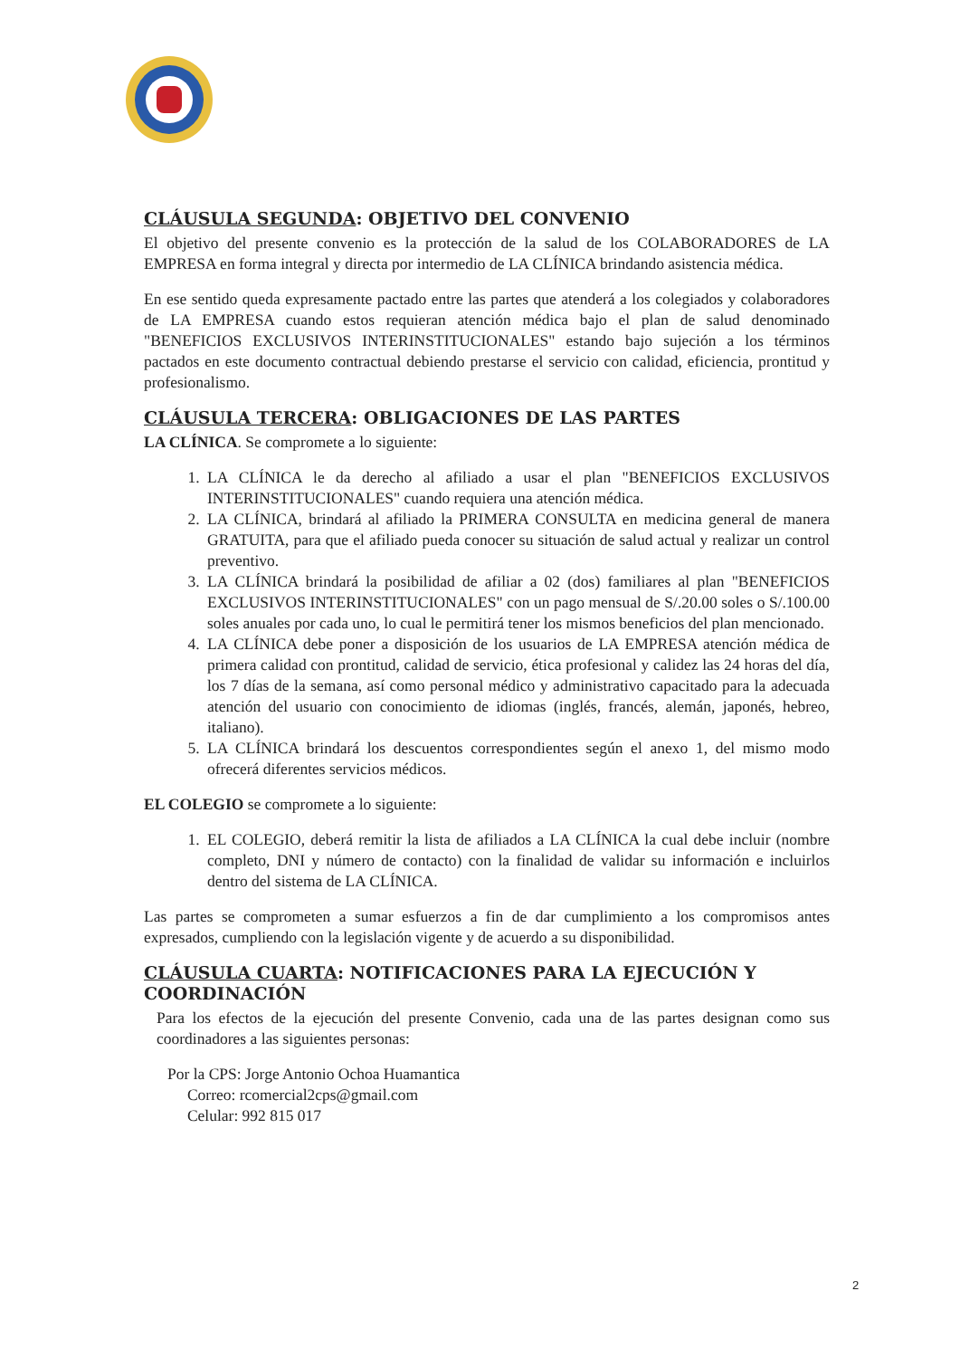CLÁUSULA SEGUNDA: OBJETIVO DEL CONVENIO
El objetivo del presente convenio es la protección de la salud de los COLABORADORES de LA EMPRESA en forma integral y directa por intermedio de LA CLÍNICA brindando asistencia médica.
En ese sentido queda expresamente pactado entre las partes que atenderá a los colegiados y colaboradores de LA EMPRESA cuando estos requieran atención médica bajo el plan de salud denominado "BENEFICIOS EXCLUSIVOS INTERINSTITUCIONALES" estando bajo sujeción a los términos pactados en este documento contractual debiendo prestarse el servicio con calidad, eficiencia, prontitud y profesionalismo.
CLÁUSULA TERCERA: OBLIGACIONES DE LAS PARTES
LA CLÍNICA. Se compromete a lo siguiente:
1. LA CLÍNICA le da derecho al afiliado a usar el plan "BENEFICIOS EXCLUSIVOS INTERINSTITUCIONALES" cuando requiera una atención médica.
2. LA CLÍNICA, brindará al afiliado la PRIMERA CONSULTA en medicina general de manera GRATUITA, para que el afiliado pueda conocer su situación de salud actual y realizar un control preventivo.
3. LA CLÍNICA brindará la posibilidad de afiliar a 02 (dos) familiares al plan "BENEFICIOS EXCLUSIVOS INTERINSTITUCIONALES" con un pago mensual de S/.20.00 soles o S/.100.00 soles anuales por cada uno, lo cual le permitirá tener los mismos beneficios del plan mencionado.
4. LA CLÍNICA debe poner a disposición de los usuarios de LA EMPRESA atención médica de primera calidad con prontitud, calidad de servicio, ética profesional y calidez las 24 horas del día, los 7 días de la semana, así como personal médico y administrativo capacitado para la adecuada atención del usuario con conocimiento de idiomas (inglés, francés, alemán, japonés, hebreo, italiano).
5. LA CLÍNICA brindará los descuentos correspondientes según el anexo 1, del mismo modo ofrecerá diferentes servicios médicos.
EL COLEGIO se compromete a lo siguiente:
1. EL COLEGIO, deberá remitir la lista de afiliados a LA CLÍNICA la cual debe incluir (nombre completo, DNI y número de contacto) con la finalidad de validar su información e incluirlos dentro del sistema de LA CLÍNICA.
Las partes se comprometen a sumar esfuerzos a fin de dar cumplimiento a los compromisos antes expresados, cumpliendo con la legislación vigente y de acuerdo a su disponibilidad.
CLÁUSULA CUARTA: NOTIFICACIONES PARA LA EJECUCIÓN Y COORDINACIÓN
Para los efectos de la ejecución del presente Convenio, cada una de las partes designan como sus coordinadores a las siguientes personas:
Por la CPS: Jorge Antonio Ochoa Huamantica
Correo: rcomercial2cps@gmail.com
Celular: 992 815 017
2